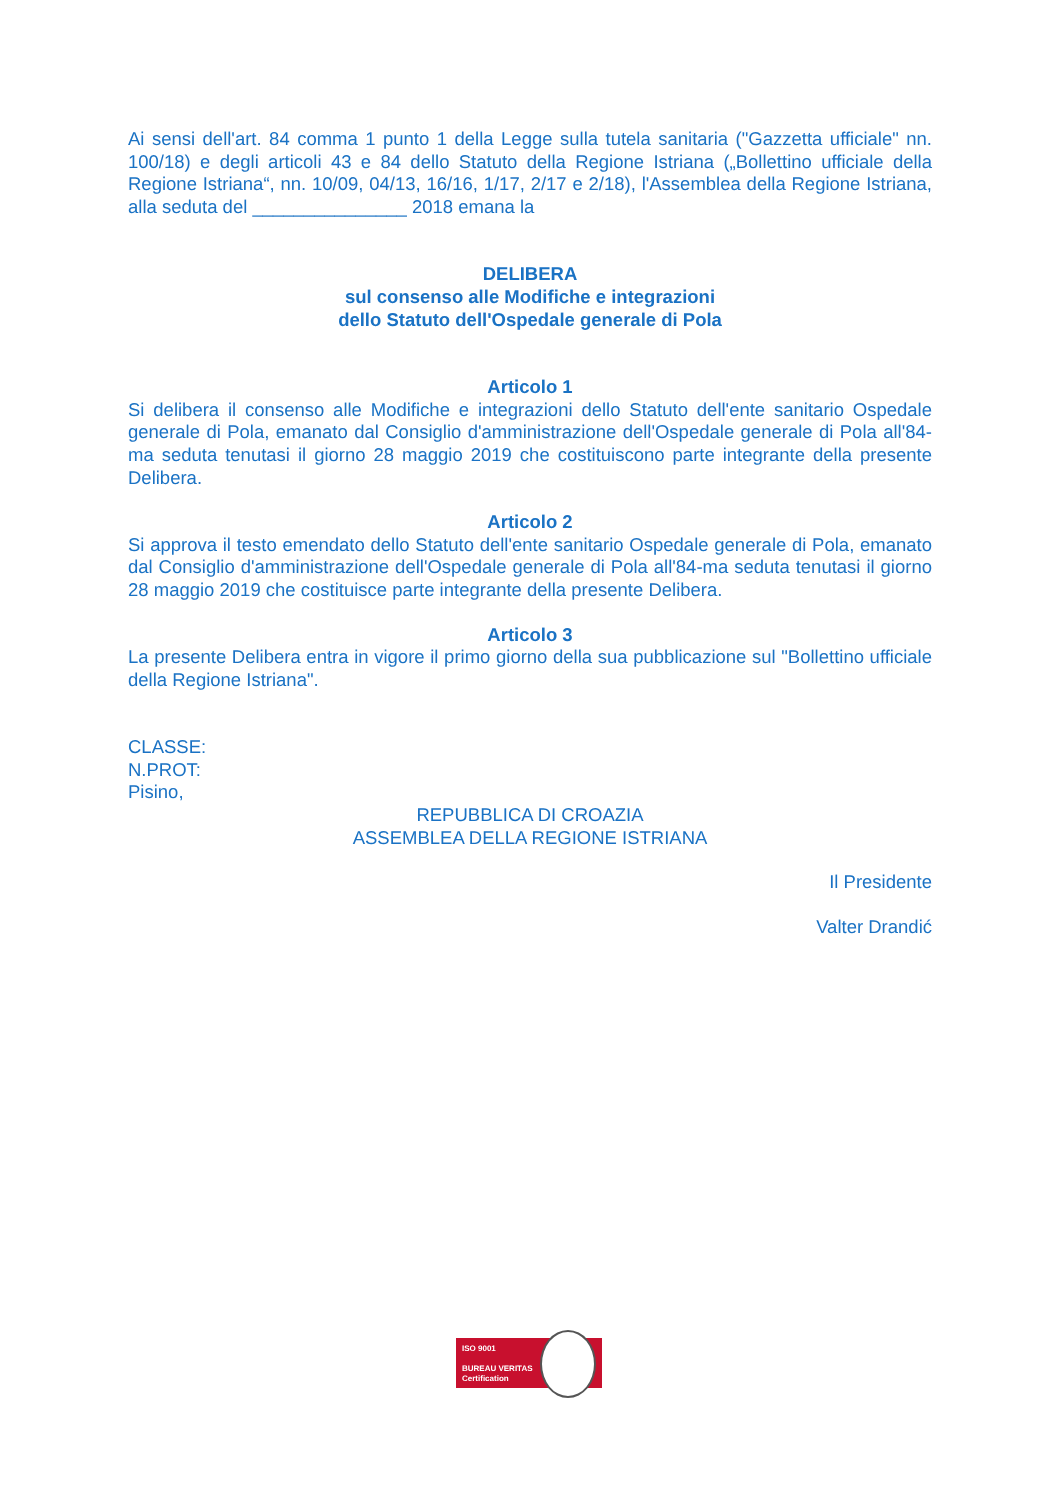Ai sensi dell'art. 84 comma 1 punto 1 della Legge sulla tutela sanitaria ("Gazzetta ufficiale" nn. 100/18) e degli articoli 43 e 84 dello Statuto della Regione Istriana („Bollettino ufficiale della Regione Istriana“, nn. 10/09, 04/13, 16/16, 1/17, 2/17 e 2/18), l'Assemblea della Regione Istriana, alla seduta del _______________ 2018 emana la
DELIBERA
sul consenso alle Modifiche e integrazioni
dello Statuto dell'Ospedale generale di Pola
Articolo 1
Si delibera il consenso alle Modifiche e integrazioni dello Statuto dell'ente sanitario Ospedale generale di Pola, emanato dal Consiglio d'amministrazione dell'Ospedale generale di Pola all'84-ma seduta tenutasi il giorno 28 maggio 2019 che costituiscono parte integrante della presente Delibera.
Articolo 2
Si approva il testo emendato dello Statuto dell'ente sanitario Ospedale generale di Pola, emanato dal Consiglio d'amministrazione dell'Ospedale generale di Pola all'84-ma seduta tenutasi il giorno 28 maggio 2019 che costituisce parte integrante della presente Delibera.
Articolo 3
La presente Delibera entra in vigore il primo giorno della sua pubblicazione sul "Bollettino ufficiale della Regione Istriana".
CLASSE:
N.PROT:
Pisino,
REPUBBLICA DI CROAZIA
ASSEMBLEA DELLA REGIONE ISTRIANA
Il Presidente
Valter Drandić
ISO 9001
BUREAU VERITAS
Certification